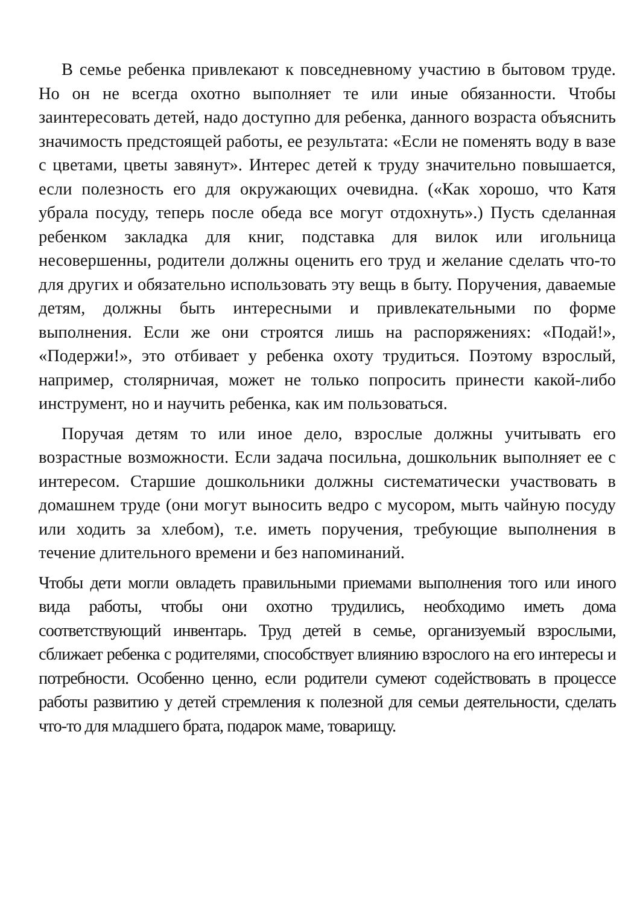В семье ребенка привлекают к повседневному участию в бытовом труде. Но он не всегда охотно выполняет те или иные обязанности. Чтобы заинтересовать детей, надо доступно для ребенка, данного возраста объяснить значимость предстоящей работы, ее результата: «Если не поменять воду в вазе с цветами, цветы завянут». Интерес детей к труду значительно повышается, если полезность его для окружающих очевидна. («Как хорошо, что Катя убрала посуду, теперь после обеда все могут отдохнуть».) Пусть сделанная ребенком закладка для книг, подставка для вилок или игольница несовершенны, родители должны оценить его труд и желание сделать что-то для других и обязательно использовать эту вещь в быту. Поручения, даваемые детям, должны быть интересными и привлекательными по форме выполнения. Если же они строятся лишь на распоряжениях: «Подай!», «Подержи!», это отбивает у ребенка охоту трудиться. Поэтому взрослый, например, столярничая, может не только попросить принести какой-либо инструмент, но и научить ребенка, как им пользоваться.
Поручая детям то или иное дело, взрослые должны учитывать его возрастные возможности. Если задача посильна, дошкольник выполняет ее с интересом. Старшие дошкольники должны систематически участвовать в домашнем труде (они могут выносить ведро с мусором, мыть чайную посуду или ходить за хлебом), т.е. иметь поручения, требующие выполнения в течение длительного времени и без напоминаний.
Чтобы дети могли овладеть правильными приемами выполнения того или иного вида работы, чтобы они охотно трудились, необходимо иметь дома соответствующий инвентарь. Труд детей в семье, организуемый взрослыми, сближает ребенка с родителями, способствует влиянию взрослого на его интересы и потребности. Особенно ценно, если родители сумеют содействовать в процессе работы развитию у детей стремления к полезной для семьи деятельности, сделать что-то для младшего брата, подарок маме, товарищу.